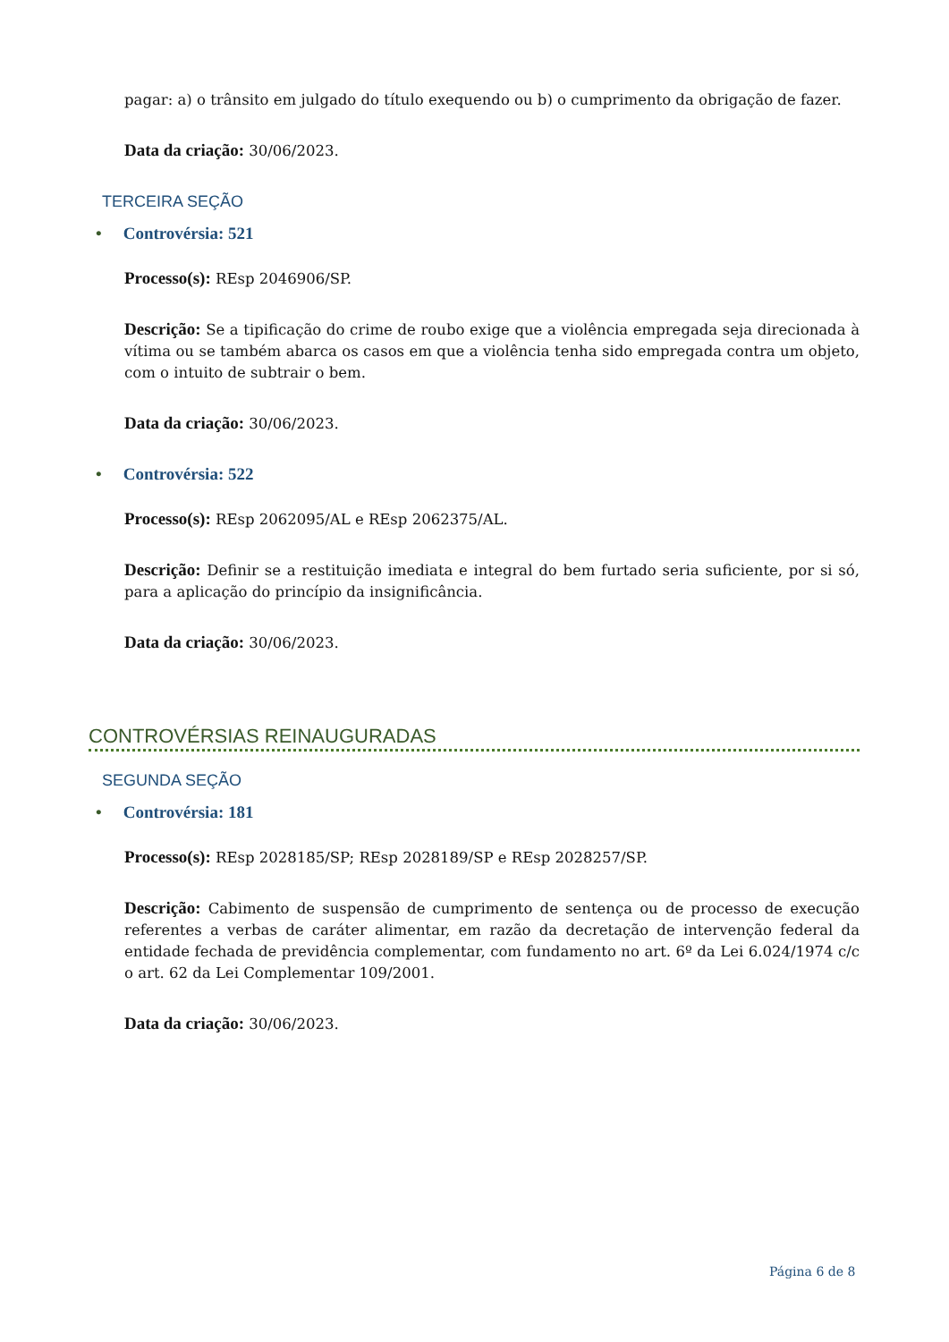pagar: a) o trânsito em julgado do título exequendo ou b) o cumprimento da obrigação de fazer.
Data da criação: 30/06/2023.
TERCEIRA SEÇÃO
• Controvérsia: 521
Processo(s): REsp 2046906/SP.
Descrição: Se a tipificação do crime de roubo exige que a violência empregada seja direcionada à vítima ou se também abarca os casos em que a violência tenha sido empregada contra um objeto, com o intuito de subtrair o bem.
Data da criação: 30/06/2023.
• Controvérsia: 522
Processo(s): REsp 2062095/AL e REsp 2062375/AL.
Descrição: Definir se a restituição imediata e integral do bem furtado seria suficiente, por si só, para a aplicação do princípio da insignificância.
Data da criação: 30/06/2023.
CONTROVÉRSIAS REINAUGURADAS
SEGUNDA SEÇÃO
• Controvérsia: 181
Processo(s): REsp 2028185/SP; REsp 2028189/SP e REsp 2028257/SP.
Descrição: Cabimento de suspensão de cumprimento de sentença ou de processo de execução referentes a verbas de caráter alimentar, em razão da decretação de intervenção federal da entidade fechada de previdência complementar, com fundamento no art. 6º da Lei 6.024/1974 c/c o art. 62 da Lei Complementar 109/2001.
Data da criação: 30/06/2023.
Página 6 de 8